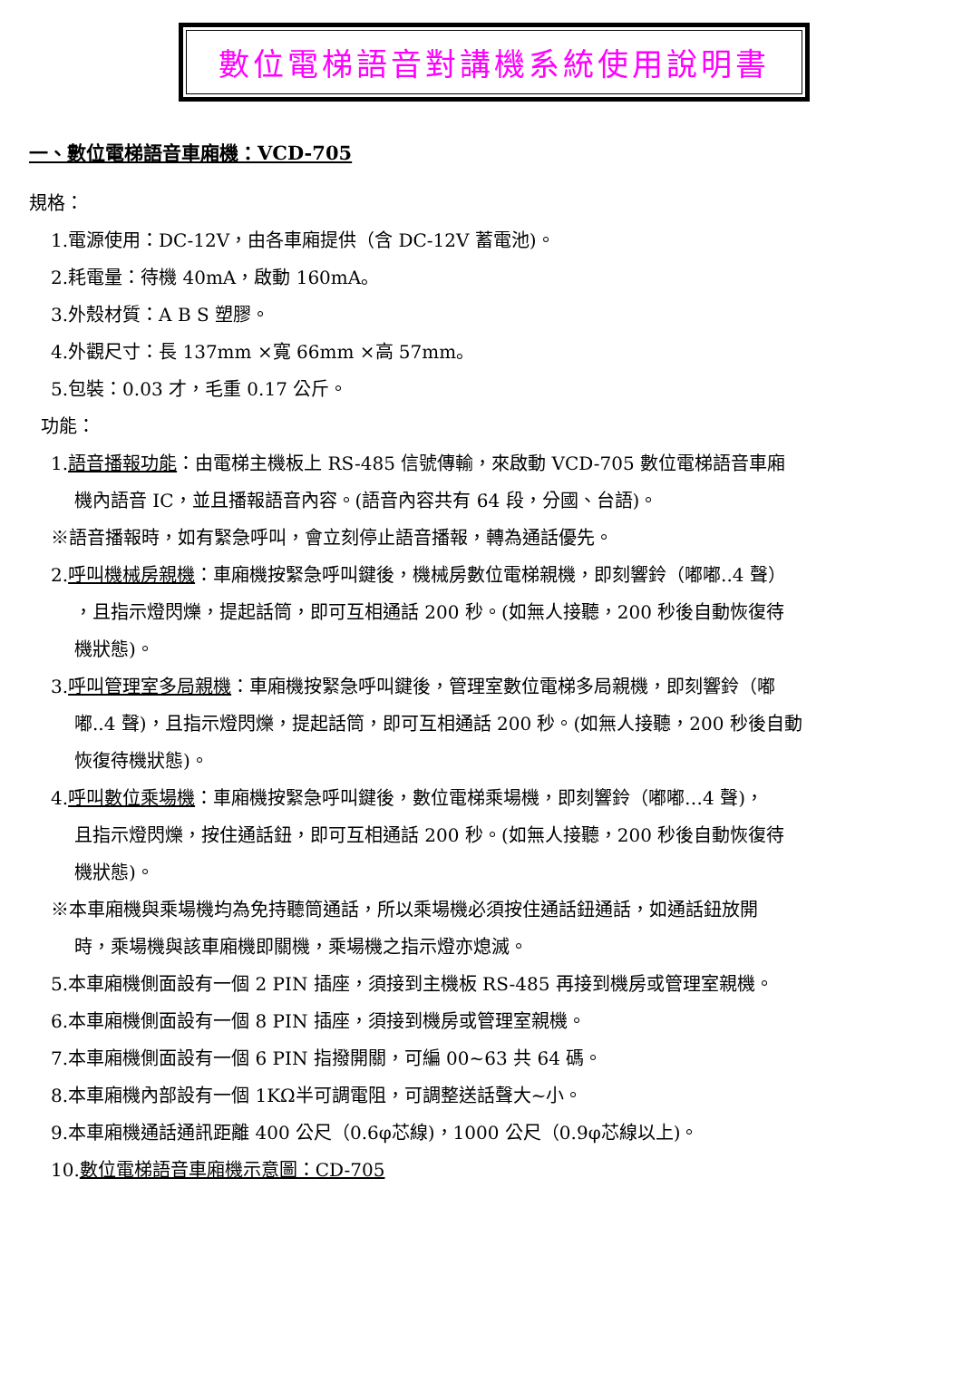數位電梯語音對講機系統使用說明書
一、數位電梯語音車廂機：VCD-705
規格：
1.電源使用：DC-12V，由各車廂提供（含 DC-12V 蓄電池)。
2.耗電量：待機 40mA，啟動 160mA。
3.外殼材質：A B S 塑膠。
4.外觀尺寸：長 137mm ×寬 66mm ×高 57mm。
5.包裝：0.03 才，毛重 0.17 公斤。
功能：
1.語音播報功能：由電梯主機板上 RS-485 信號傳輸，來啟動 VCD-705 數位電梯語音車廂
機內語音 IC，並且播報語音內容。(語音內容共有 64 段，分國、台語)。
※語音播報時，如有緊急呼叫，會立刻停止語音播報，轉為通話優先。
2.呼叫機械房親機：車廂機按緊急呼叫鍵後，機械房數位電梯親機，即刻響鈴（嘟嘟..4 聲）
，且指示燈閃爍，提起話筒，即可互相通話 200 秒。(如無人接聽，200 秒後自動恢復待
機狀態)。
3.呼叫管理室多局親機：車廂機按緊急呼叫鍵後，管理室數位電梯多局親機，即刻響鈴（嘟
嘟..4 聲)，且指示燈閃爍，提起話筒，即可互相通話 200 秒。(如無人接聽，200 秒後自動
恢復待機狀態)。
4.呼叫數位乘場機：車廂機按緊急呼叫鍵後，數位電梯乘場機，即刻響鈴（嘟嘟…4 聲)，
且指示燈閃爍，按住通話鈕，即可互相通話 200 秒。(如無人接聽，200 秒後自動恢復待
機狀態)。
※本車廂機與乘場機均為免持聽筒通話，所以乘場機必須按住通話鈕通話，如通話鈕放開
時，乘場機與該車廂機即關機，乘場機之指示燈亦熄滅。
5.本車廂機側面設有一個 2 PIN 插座，須接到主機板 RS-485 再接到機房或管理室親機。
6.本車廂機側面設有一個 8 PIN 插座，須接到機房或管理室親機。
7.本車廂機側面設有一個 6 PIN 指撥開關，可編 00~63 共 64 碼。
8.本車廂機內部設有一個 1KΩ半可調電阻，可調整送話聲大~小。
9.本車廂機通話通訊距離 400 公尺（0.6φ芯線)，1000 公尺（0.9φ芯線以上)。
10.數位電梯語音車廂機示意圖：CD-705